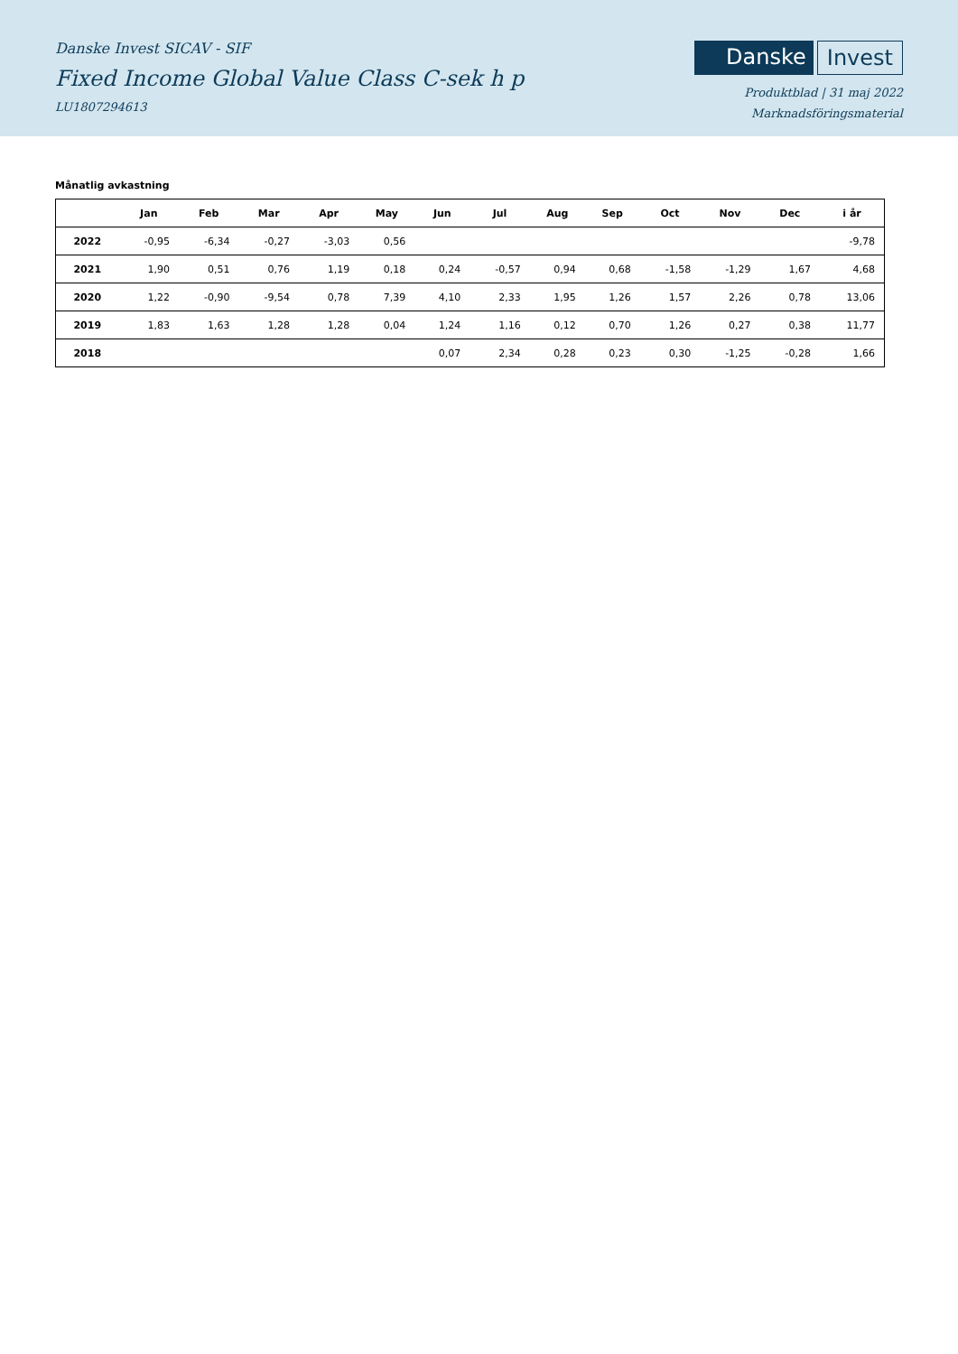Danske Invest SICAV - SIF
Fixed Income Global Value Class C-sek h p
LU1807294613
Danske Invest
Produktblad | 31 maj 2022
Marknadsföringsmaterial
Månatlig avkastning
| | Jan | Feb | Mar | Apr | May | Jun | Jul | Aug | Sep | Oct | Nov | Dec | i år |
| --- | --- | --- | --- | --- | --- | --- | --- | --- | --- | --- | --- | --- | --- |
| 2022 | -0,95 | -6,34 | -0,27 | -3,03 | 0,56 | | | | | | | | -9,78 |
| 2021 | 1,90 | 0,51 | 0,76 | 1,19 | 0,18 | 0,24 | -0,57 | 0,94 | 0,68 | -1,58 | -1,29 | 1,67 | 4,68 |
| 2020 | 1,22 | -0,90 | -9,54 | 0,78 | 7,39 | 4,10 | 2,33 | 1,95 | 1,26 | 1,57 | 2,26 | 0,78 | 13,06 |
| 2019 | 1,83 | 1,63 | 1,28 | 1,28 | 0,04 | 1,24 | 1,16 | 0,12 | 0,70 | 1,26 | 0,27 | 0,38 | 11,77 |
| 2018 | | | | | | 0,07 | 2,34 | 0,28 | 0,23 | 0,30 | -1,25 | -0,28 | 1,66 |